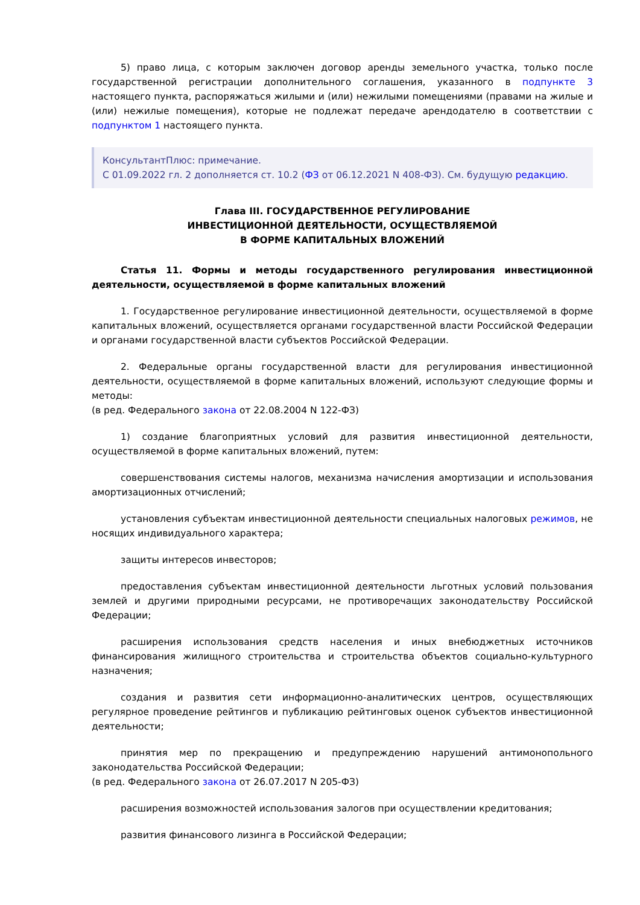5) право лица, с которым заключен договор аренды земельного участка, только после государственной регистрации дополнительного соглашения, указанного в подпункте 3 настоящего пункта, распоряжаться жилыми и (или) нежилыми помещениями (правами на жилые и (или) нежилые помещения), которые не подлежат передаче арендодателю в соответствии с подпунктом 1 настоящего пункта.
КонсультантПлюс: примечание.
С 01.09.2022 гл. 2 дополняется ст. 10.2 (ФЗ от 06.12.2021 N 408-ФЗ). См. будущую редакцию.
Глава III. ГОСУДАРСТВЕННОЕ РЕГУЛИРОВАНИЕ
ИНВЕСТИЦИОННОЙ ДЕЯТЕЛЬНОСТИ, ОСУЩЕСТВЛЯЕМОЙ
В ФОРМЕ КАПИТАЛЬНЫХ ВЛОЖЕНИЙ
Статья 11. Формы и методы государственного регулирования инвестиционной деятельности, осуществляемой в форме капитальных вложений
1. Государственное регулирование инвестиционной деятельности, осуществляемой в форме капитальных вложений, осуществляется органами государственной власти Российской Федерации и органами государственной власти субъектов Российской Федерации.
2. Федеральные органы государственной власти для регулирования инвестиционной деятельности, осуществляемой в форме капитальных вложений, используют следующие формы и методы:
(в ред. Федерального закона от 22.08.2004 N 122-ФЗ)
1) создание благоприятных условий для развития инвестиционной деятельности, осуществляемой в форме капитальных вложений, путем:
совершенствования системы налогов, механизма начисления амортизации и использования амортизационных отчислений;
установления субъектам инвестиционной деятельности специальных налоговых режимов, не носящих индивидуального характера;
защиты интересов инвесторов;
предоставления субъектам инвестиционной деятельности льготных условий пользования землей и другими природными ресурсами, не противоречащих законодательству Российской Федерации;
расширения использования средств населения и иных внебюджетных источников финансирования жилищного строительства и строительства объектов социально-культурного назначения;
создания и развития сети информационно-аналитических центров, осуществляющих регулярное проведение рейтингов и публикацию рейтинговых оценок субъектов инвестиционной деятельности;
принятия мер по прекращению и предупреждению нарушений антимонопольного законодательства Российской Федерации;
(в ред. Федерального закона от 26.07.2017 N 205-ФЗ)
расширения возможностей использования залогов при осуществлении кредитования;
развития финансового лизинга в Российской Федерации;